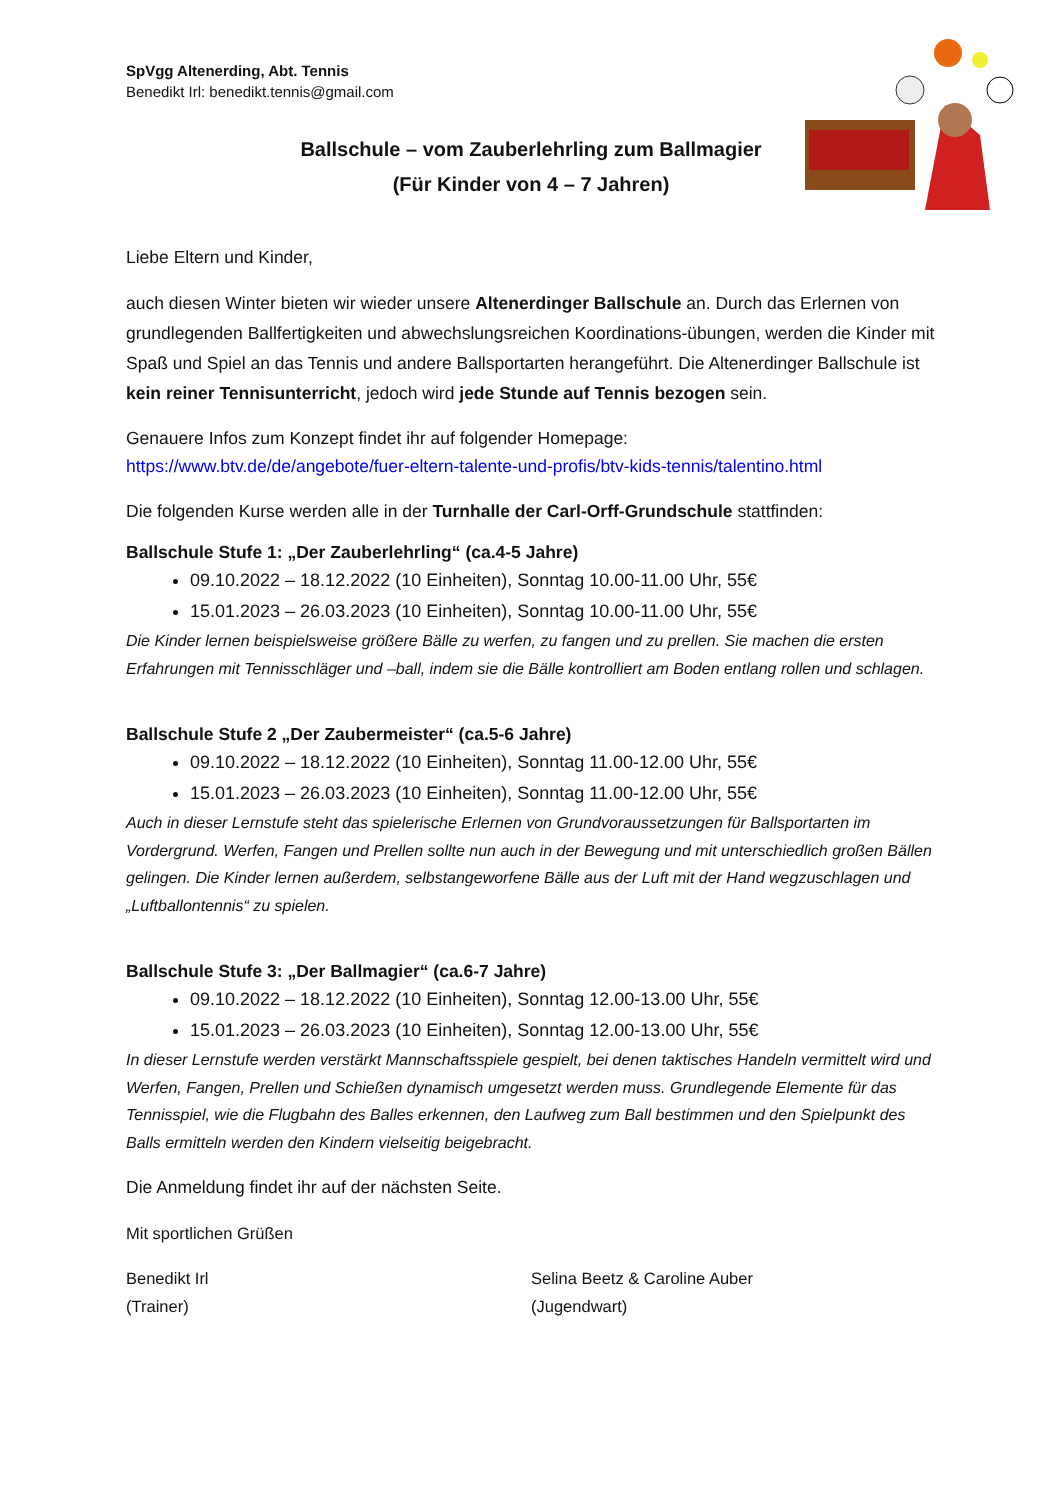SpVgg Altenerding, Abt. Tennis
Benedikt Irl: benedikt.tennis@gmail.com
Ballschule – vom Zauberlehrling zum Ballmagier
(Für Kinder von 4 – 7 Jahren)
Liebe Eltern und Kinder,
auch diesen Winter bieten wir wieder unsere Altenerdinger Ballschule an. Durch das Erlernen von grundlegenden Ballfertigkeiten und abwechslungsreichen Koordinations-übungen, werden die Kinder mit Spaß und Spiel an das Tennis und andere Ballsportarten herangeführt. Die Altenerdinger Ballschule ist kein reiner Tennisunterricht, jedoch wird jede Stunde auf Tennis bezogen sein.
Genauere Infos zum Konzept findet ihr auf folgender Homepage:
https://www.btv.de/de/angebote/fuer-eltern-talente-und-profis/btv-kids-tennis/talentino.html
Die folgenden Kurse werden alle in der Turnhalle der Carl-Orff-Grundschule stattfinden:
Ballschule Stufe 1: „Der Zauberlehrling“ (ca.4-5 Jahre)
09.10.2022 – 18.12.2022 (10 Einheiten), Sonntag 10.00-11.00 Uhr, 55€
15.01.2023 – 26.03.2023 (10 Einheiten), Sonntag 10.00-11.00 Uhr, 55€
Die Kinder lernen beispielsweise größere Bälle zu werfen, zu fangen und zu prellen. Sie machen die ersten Erfahrungen mit Tennisschläger und –ball, indem sie die Bälle kontrolliert am Boden entlang rollen und schlagen.
Ballschule Stufe 2 „Der Zaubermeister“ (ca.5-6 Jahre)
09.10.2022 – 18.12.2022 (10 Einheiten), Sonntag 11.00-12.00 Uhr, 55€
15.01.2023 – 26.03.2023 (10 Einheiten), Sonntag 11.00-12.00 Uhr, 55€
Auch in dieser Lernstufe steht das spielerische Erlernen von Grundvoraussetzungen für Ballsportarten im Vordergrund. Werfen, Fangen und Prellen sollte nun auch in der Bewegung und mit unterschiedlich großen Bällen gelingen. Die Kinder lernen außerdem, selbstangeworfene Bälle aus der Luft mit der Hand wegzuschlagen und „Luftballontennis“ zu spielen.
Ballschule Stufe 3: „Der Ballmagier“ (ca.6-7 Jahre)
09.10.2022 – 18.12.2022 (10 Einheiten), Sonntag 12.00-13.00 Uhr, 55€
15.01.2023 – 26.03.2023 (10 Einheiten), Sonntag 12.00-13.00 Uhr, 55€
In dieser Lernstufe werden verstärkt Mannschaftsspiele gespielt, bei denen taktisches Handeln vermittelt wird und Werfen, Fangen, Prellen und Schießen dynamisch umgesetzt werden muss. Grundlegende Elemente für das Tennisspiel, wie die Flugbahn des Balles erkennen, den Laufweg zum Ball bestimmen und den Spielpunkt des Balls ermitteln werden den Kindern vielseitig beigebracht.
Die Anmeldung findet ihr auf der nächsten Seite.
Mit sportlichen Grüßen
Benedikt Irl
(Trainer)
Selina Beetz & Caroline Auber
(Jugendwart)